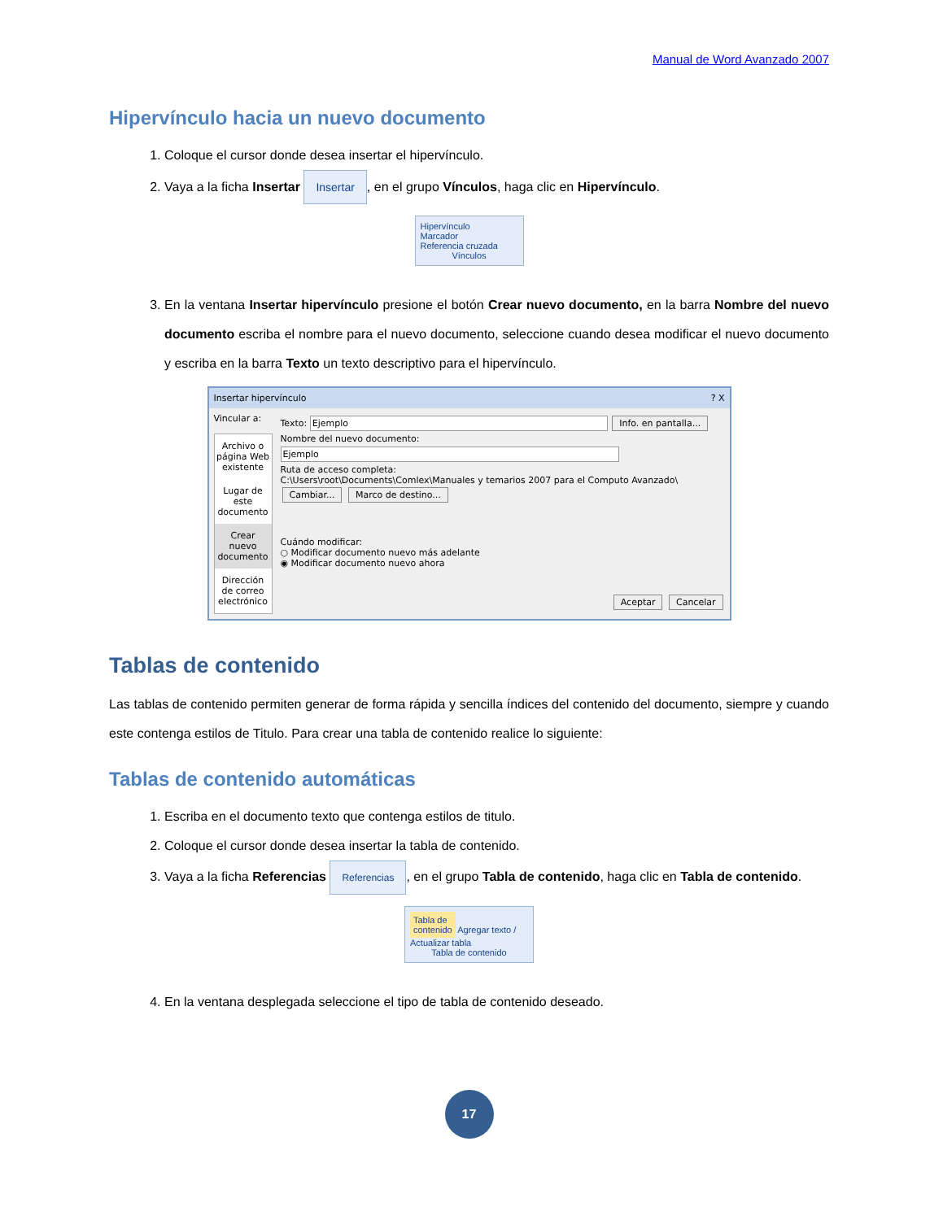Manual de Word Avanzado 2007
Hipervínculo hacia un nuevo documento
1. Coloque el cursor donde desea insertar el hipervínculo.
2. Vaya a la ficha Insertar Insertar, en el grupo Vínculos, haga clic en Hipervínculo.
Hipervínculo
Marcador
Referencia cruzada
Vínculos
3. En la ventana Insertar hipervínculo presione el botón Crear nuevo documento, en la barra Nombre del nuevo documento escriba el nombre para el nuevo documento, seleccione cuando desea modificar el nuevo documento y escriba en la barra Texto un texto descriptivo para el hipervínculo.
Insertar hipervínculo ? X
Vincular a:
Archivo o página Web existente
Lugar de este documento
Crear nuevo documento
Dirección de correo electrónico
Texto: Ejemplo Info. en pantalla...
Nombre del nuevo documento:
Ejemplo
Ruta de acceso completa:
C:\Users\root\Documents\Comlex\Manuales y temarios 2007 para el Computo Avanzado\ Cambiar... Marco de destino...
Cuándo modificar:
○ Modificar documento nuevo más adelante
◉ Modificar documento nuevo ahora
Aceptar Cancelar
Tablas de contenido
Las tablas de contenido permiten generar de forma rápida y sencilla índices del contenido del documento, siempre y cuando este contenga estilos de Titulo. Para crear una tabla de contenido realice lo siguiente:
Tablas de contenido automáticas
1. Escriba en el documento texto que contenga estilos de titulo.
2. Coloque el cursor donde desea insertar la tabla de contenido.
3. Vaya a la ficha Referencias Referencias, en el grupo Tabla de contenido, haga clic en Tabla de contenido.
Tabla de
contenido Agregar texto / Actualizar tabla
Tabla de contenido
4. En la ventana desplegada seleccione el tipo de tabla de contenido deseado.
17